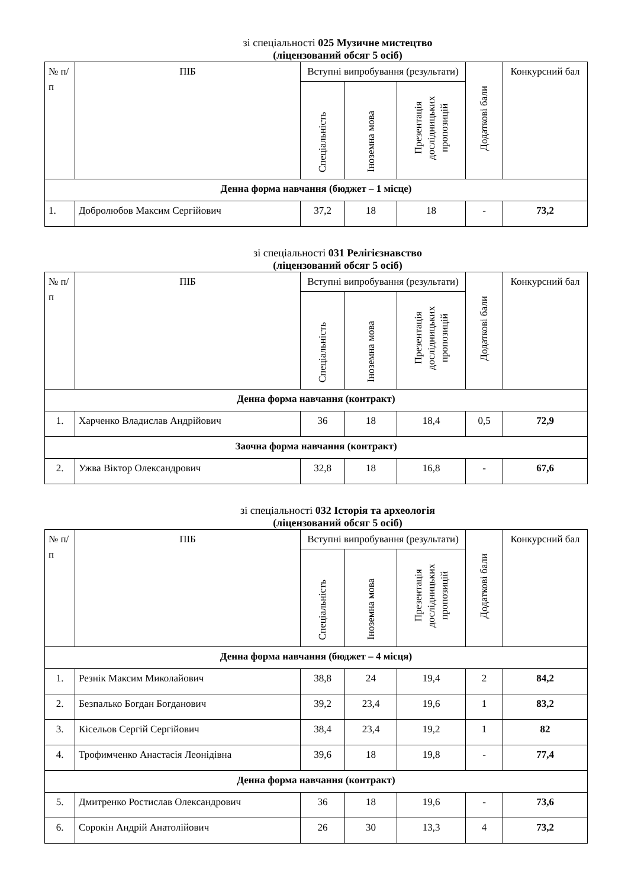зі спеціальності 025 Музичне мистецтво
(ліцензований обсяг 5 осіб)
| № п/п | ПІБ | Вступні випробування (результати) | | | Додаткові бали | Конкурсний бал |
| --- | --- | --- | --- | --- | --- | --- |
| | | Спеціальність | Іноземна мова | Презентація дослідницьких пропозицій | | |
| Денна форма навчання (бюджет – 1 місце) | | | | | | |
| 1. | Добролюбов Максим Сергійович | 37,2 | 18 | 18 | - | 73,2 |
зі спеціальності 031 Релігієзнавство
(ліцензований обсяг 5 осіб)
| № п/п | ПІБ | Вступні випробування (результати) | | | Додаткові бали | Конкурсний бал |
| --- | --- | --- | --- | --- | --- | --- |
| | | Спеціальність | Іноземна мова | Презентація дослідницьких пропозицій | | |
| Денна форма навчання (контракт) | | | | | | |
| 1. | Харченко Владислав Андрійович | 36 | 18 | 18,4 | 0,5 | 72,9 |
| Заочна форма навчання (контракт) | | | | | | |
| 2. | Ужва Віктор Олександрович | 32,8 | 18 | 16,8 | - | 67,6 |
зі спеціальності 032 Історія та археологія
(ліцензований обсяг 5 осіб)
| № п/п | ПІБ | Вступні випробування (результати) | | | Додаткові бали | Конкурсний бал |
| --- | --- | --- | --- | --- | --- | --- |
| | | Спеціальність | Іноземна мова | Презентація дослідницьких пропозицій | | |
| Денна форма навчання (бюджет – 4 місця) | | | | | | |
| 1. | Резнік Максим Миколайович | 38,8 | 24 | 19,4 | 2 | 84,2 |
| 2. | Безпалько Богдан Богданович | 39,2 | 23,4 | 19,6 | 1 | 83,2 |
| 3. | Кісельов Сергій Сергійович | 38,4 | 23,4 | 19,2 | 1 | 82 |
| 4. | Трофимченко Анастасія Леонідівна | 39,6 | 18 | 19,8 | - | 77,4 |
| Денна форма навчання (контракт) | | | | | | |
| 5. | Дмитренко Ростислав Олександрович | 36 | 18 | 19,6 | - | 73,6 |
| 6. | Сорокін Андрій Анатолійович | 26 | 30 | 13,3 | 4 | 73,2 |